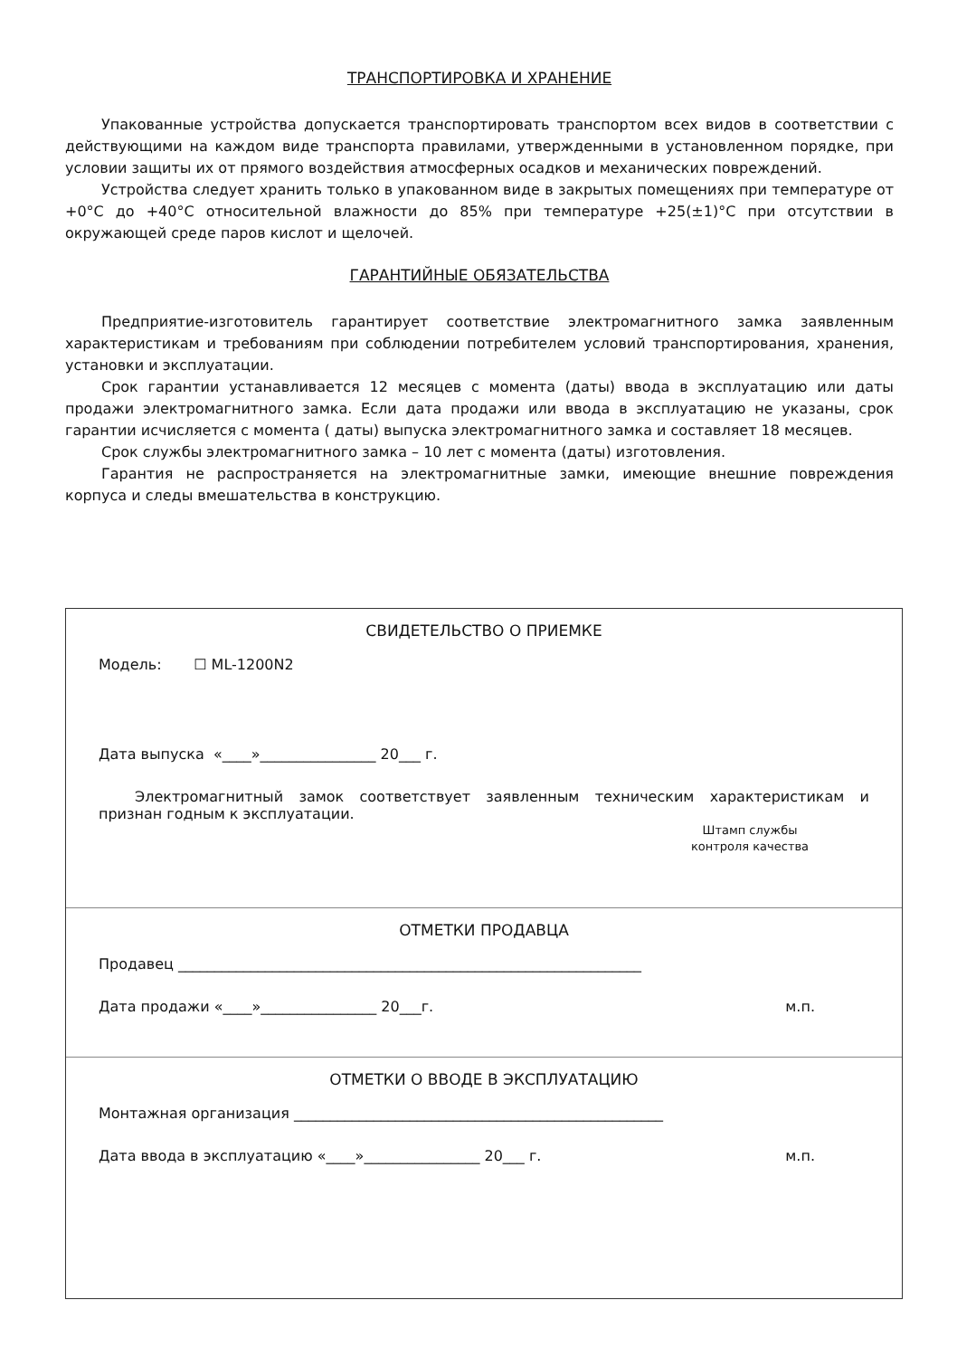ТРАНСПОРТИРОВКА И ХРАНЕНИЕ
Упакованные устройства допускается транспортировать транспортом всех видов в соответствии с действующими на каждом виде транспорта правилами, утвержденными в установленном порядке, при условии защиты их от прямого воздействия атмосферных осадков и механических повреждений.
Устройства следует хранить только в упакованном виде в закрытых помещениях при температуре от +0°С до +40°С относительной влажности до 85% при температуре +25(±1)°С при отсутствии в окружающей среде паров кислот и щелочей.
ГАРАНТИЙНЫЕ ОБЯЗАТЕЛЬСТВА
Предприятие-изготовитель гарантирует соответствие электромагнитного замка заявленным характеристикам и требованиям при соблюдении потребителем условий транспортирования, хранения, установки и эксплуатации.
Срок гарантии устанавливается 12 месяцев с момента (даты) ввода в эксплуатацию или даты продажи электромагнитного замка. Если дата продажи или ввода в эксплуатацию не указаны, срок гарантии исчисляется с момента ( даты) выпуска электромагнитного замка и составляет 18 месяцев.
Срок службы электромагнитного замка – 10 лет с момента (даты) изготовления.
Гарантия не распространяется на электромагнитные замки, имеющие внешние повреждения корпуса и следы вмешательства в конструкцию.
СВИДЕТЕЛЬСТВО О ПРИЕМКЕ
Модель: ☐ ML-1200N2
Дата выпуска «____»________________ 20___ г.
Электромагнитный замок соответствует заявленным техническим характеристикам и признан годным к эксплуатации.
Штамп службы контроля качества
ОТМЕТКИ ПРОДАВЦА
Продавец ________________________________________________________________
Дата продажи «____»________________ 20___г. м.п.
ОТМЕТКИ О ВВОДЕ В ЭКСПЛУАТАЦИЮ
Монтажная организация ___________________________________________________
Дата ввода в эксплуатацию «____»________________ 20___ г. м.п.